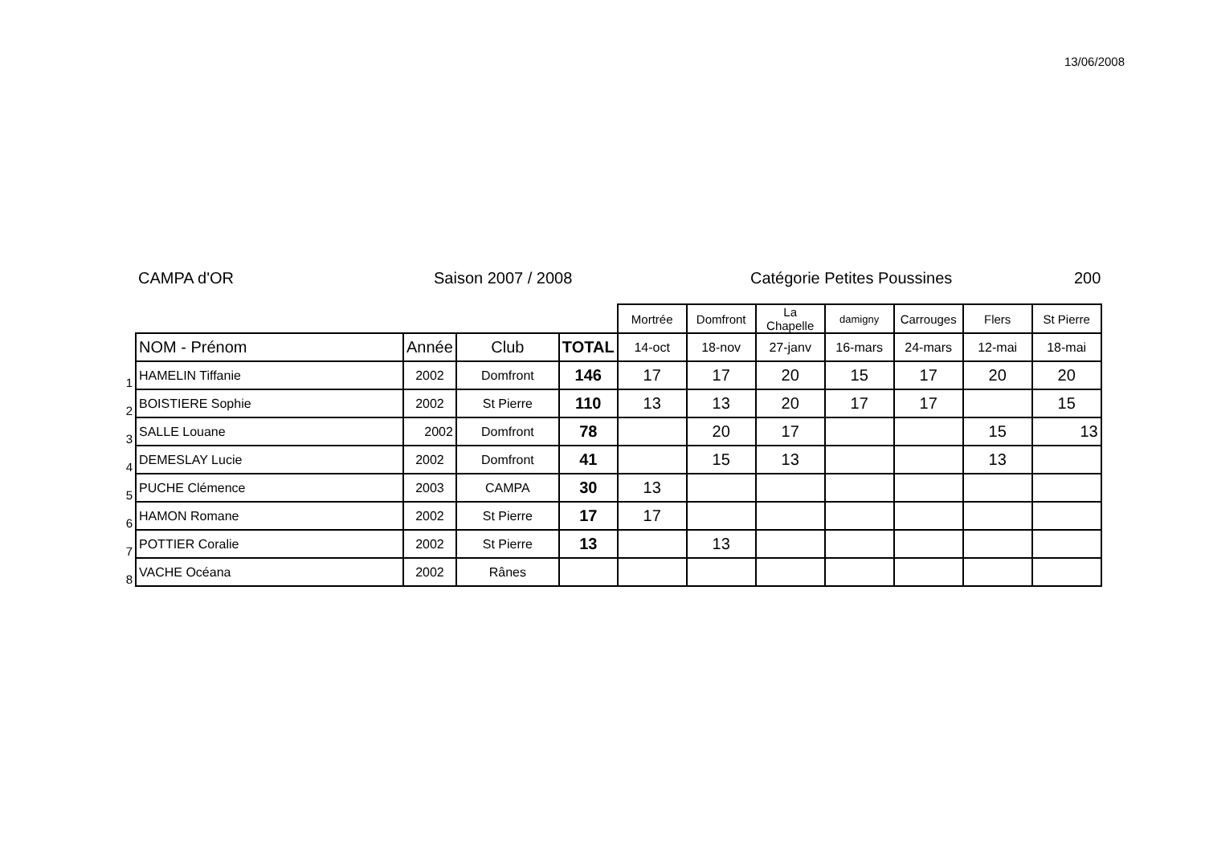13/06/2008
CAMPA d'OR Saison 2007 / 2008 Catégorie Petites Poussines 200
| | | | | | Mortrée | Domfront | La Chapelle | damigny | Carrouges | Flers | St Pierre |
| | NOM - Prénom | Année | Club | TOTAL | 14-oct | 18-nov | 27-janv | 16-mars | 24-mars | 12-mai | 18-mai |
| 1 | HAMELIN Tiffanie | 2002 | Domfront | 146 | 17 | 17 | 20 | 15 | 17 | 20 | 20 |
| 2 | BOISTIERE Sophie | 2002 | St Pierre | 110 | 13 | 13 | 20 | 17 | 17 | | 15 |
| 3 | SALLE Louane | 2002 | Domfront | 78 | | 20 | 17 | | | 15 | 13 |
| 4 | DEMESLAY Lucie | 2002 | Domfront | 41 | | 15 | 13 | | | 13 | |
| 5 | PUCHE Clémence | 2003 | CAMPA | 30 | 13 | | | | | | |
| 6 | HAMON Romane | 2002 | St Pierre | 17 | 17 | | | | | | |
| 7 | POTTIER Coralie | 2002 | St Pierre | 13 | | 13 | | | | | |
| 8 | VACHE Océana | 2002 | Rânes | | | | | | | | |